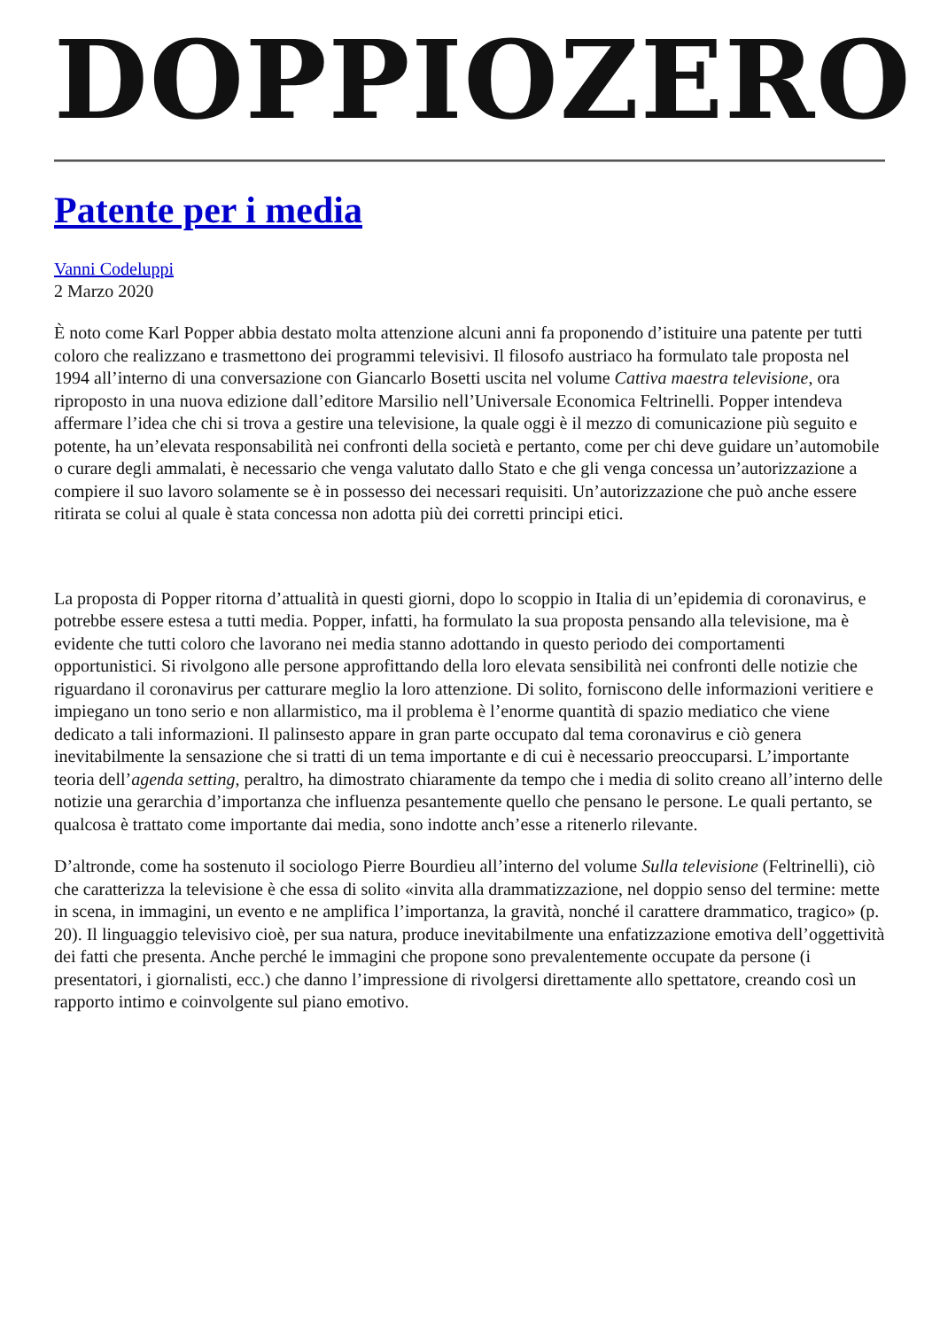DOPPIOZERO
Patente per i media
Vanni Codeluppi
2 Marzo 2020
È noto come Karl Popper abbia destato molta attenzione alcuni anni fa proponendo d’istituire una patente per tutti coloro che realizzano e trasmettono dei programmi televisivi. Il filosofo austriaco ha formulato tale proposta nel 1994 all’interno di una conversazione con Giancarlo Bosetti uscita nel volume Cattiva maestra televisione, ora riproposto in una nuova edizione dall’editore Marsilio nell’Universale Economica Feltrinelli. Popper intendeva affermare l’idea che chi si trova a gestire una televisione, la quale oggi è il mezzo di comunicazione più seguito e potente, ha un’elevata responsabilità nei confronti della società e pertanto, come per chi deve guidare un’automobile o curare degli ammalati, è necessario che venga valutato dallo Stato e che gli venga concessa un’autorizzazione a compiere il suo lavoro solamente se è in possesso dei necessari requisiti. Un’autorizzazione che può anche essere ritirata se colui al quale è stata concessa non adotta più dei corretti principi etici.
La proposta di Popper ritorna d’attualità in questi giorni, dopo lo scoppio in Italia di un’epidemia di coronavirus, e potrebbe essere estesa a tutti media. Popper, infatti, ha formulato la sua proposta pensando alla televisione, ma è evidente che tutti coloro che lavorano nei media stanno adottando in questo periodo dei comportamenti opportunistici. Si rivolgono alle persone approfittando della loro elevata sensibilità nei confronti delle notizie che riguardano il coronavirus per catturare meglio la loro attenzione. Di solito, forniscono delle informazioni veritiere e impiegano un tono serio e non allarmistico, ma il problema è l’enorme quantità di spazio mediatico che viene dedicato a tali informazioni. Il palinsesto appare in gran parte occupato dal tema coronavirus e ciò genera inevitabilmente la sensazione che si tratti di un tema importante e di cui è necessario preoccuparsi. L’importante teoria dell’agenda setting, peraltro, ha dimostrato chiaramente da tempo che i media di solito creano all’interno delle notizie una gerarchia d’importanza che influenza pesantemente quello che pensano le persone. Le quali pertanto, se qualcosa è trattato come importante dai media, sono indotte anch’esse a ritenerlo rilevante.
D’altronde, come ha sostenuto il sociologo Pierre Bourdieu all’interno del volume Sulla televisione (Feltrinelli), ciò che caratterizza la televisione è che essa di solito «invita alla drammatizzazione, nel doppio senso del termine: mette in scena, in immagini, un evento e ne amplifica l’importanza, la gravità, nonché il carattere drammatico, tragico» (p. 20). Il linguaggio televisivo cioè, per sua natura, produce inevitabilmente una enfatizzazione emotiva dell’oggettività dei fatti che presenta. Anche perché le immagini che propone sono prevalentemente occupate da persone (i presentatori, i giornalisti, ecc.) che danno l’impressione di rivolgersi direttamente allo spettatore, creando così un rapporto intimo e coinvolgente sul piano emotivo.